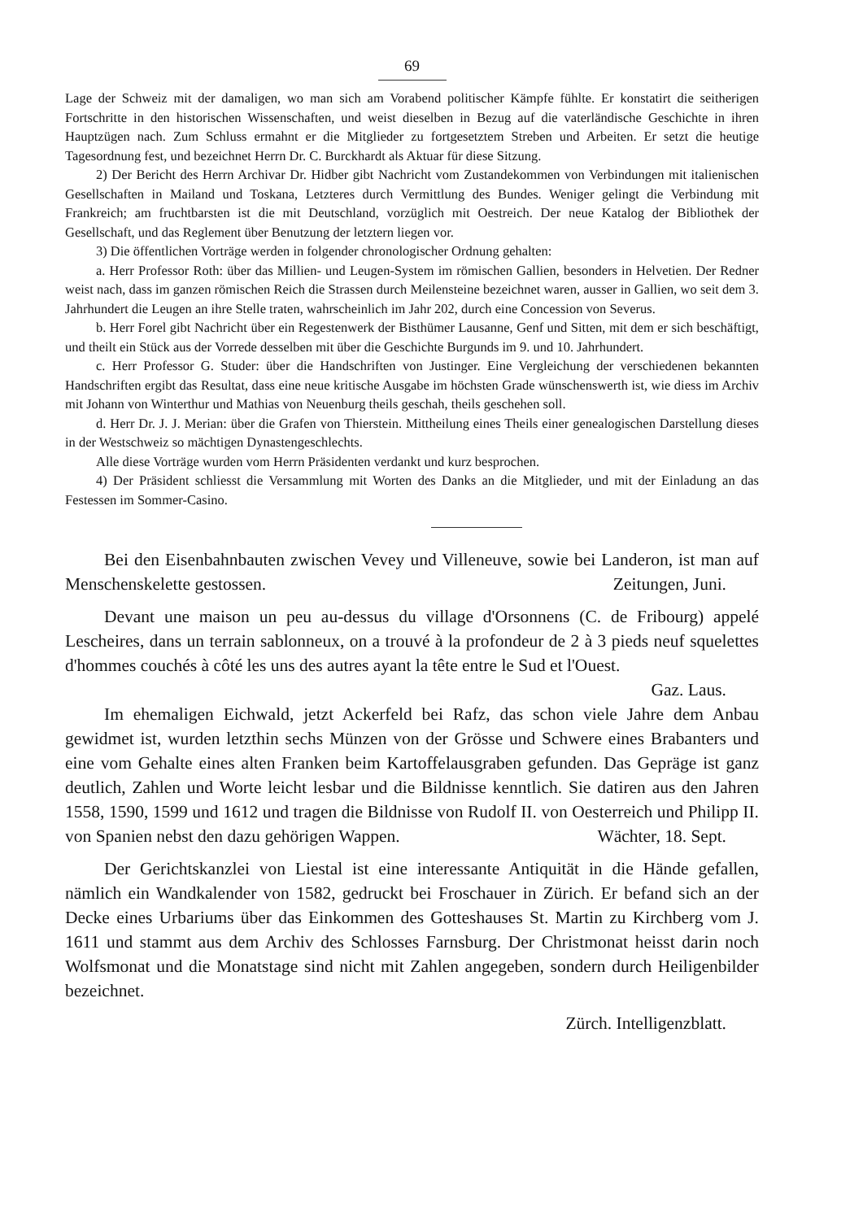69
Lage der Schweiz mit der damaligen, wo man sich am Vorabend politischer Kämpfe fühlte. Er konstatirt die seitherigen Fortschritte in den historischen Wissenschaften, und weist dieselben in Bezug auf die vaterländische Geschichte in ihren Hauptzügen nach. Zum Schluss ermahnt er die Mitglieder zu fortgesetztem Streben und Arbeiten. Er setzt die heutige Tagesordnung fest, und bezeichnet Herrn Dr. C. Burckhardt als Aktuar für diese Sitzung.
2) Der Bericht des Herrn Archivar Dr. Hidber gibt Nachricht vom Zustandekommen von Verbindungen mit italienischen Gesellschaften in Mailand und Toskana, Letzteres durch Vermittlung des Bundes. Weniger gelingt die Verbindung mit Frankreich; am fruchtbarsten ist die mit Deutschland, vorzüglich mit Oestreich. Der neue Katalog der Bibliothek der Gesellschaft, und das Reglement über Benutzung der letztern liegen vor.
3) Die öffentlichen Vorträge werden in folgender chronologischer Ordnung gehalten:
a. Herr Professor Roth: über das Millien- und Leugen-System im römischen Gallien, besonders in Helvetien. Der Redner weist nach, dass im ganzen römischen Reich die Strassen durch Meilensteine bezeichnet waren, ausser in Gallien, wo seit dem 3. Jahrhundert die Leugen an ihre Stelle traten, wahrscheinlich im Jahr 202, durch eine Concession von Severus.
b. Herr Forel gibt Nachricht über ein Regestenwerk der Bisthümer Lausanne, Genf und Sitten, mit dem er sich beschäftigt, und theilt ein Stück aus der Vorrede desselben mit über die Geschichte Burgunds im 9. und 10. Jahrhundert.
c. Herr Professor G. Studer: über die Handschriften von Justinger. Eine Vergleichung der verschiedenen bekannten Handschriften ergibt das Resultat, dass eine neue kritische Ausgabe im höchsten Grade wünschenswerth ist, wie diess im Archiv mit Johann von Winterthur und Mathias von Neuenburg theils geschah, theils geschehen soll.
d. Herr Dr. J. J. Merian: über die Grafen von Thierstein. Mittheilung eines Theils einer genealogischen Darstellung dieses in der Westschweiz so mächtigen Dynastengeschlechts.
Alle diese Vorträge wurden vom Herrn Präsidenten verdankt und kurz besprochen.
4) Der Präsident schliesst die Versammlung mit Worten des Danks an die Mitglieder, und mit der Einladung an das Festessen im Sommer-Casino.
Bei den Eisenbahnbauten zwischen Vevey und Villeneuve, sowie bei Landeron, ist man auf Menschenskelette gestossen. Zeitungen, Juni.
Devant une maison un peu au-dessus du village d'Orsonnens (C. de Fribourg) appelé Lescheires, dans un terrain sablonneux, on a trouvé à la profondeur de 2 à 3 pieds neuf squelettes d'hommes couchés à côté les uns des autres ayant la tête entre le Sud et l'Ouest. Gaz. Laus.
Im ehemaligen Eichwald, jetzt Ackerfeld bei Rafz, das schon viele Jahre dem Anbau gewidmet ist, wurden letzthin sechs Münzen von der Grösse und Schwere eines Brabanters und eine vom Gehalte eines alten Franken beim Kartoffelausgraben gefunden. Das Gepräge ist ganz deutlich, Zahlen und Worte leicht lesbar und die Bildnisse kenntlich. Sie datiren aus den Jahren 1558, 1590, 1599 und 1612 und tragen die Bildnisse von Rudolf II. von Oesterreich und Philipp II. von Spanien nebst den dazu gehörigen Wappen. Wächter, 18. Sept.
Der Gerichtskanzlei von Liestal ist eine interessante Antiquität in die Hände gefallen, nämlich ein Wandkalender von 1582, gedruckt bei Froschauer in Zürich. Er befand sich an der Decke eines Urbariums über das Einkommen des Gotteshauses St. Martin zu Kirchberg vom J. 1611 und stammt aus dem Archiv des Schlosses Farnsburg. Der Christmonat heisst darin noch Wolfsmonat und die Monatstage sind nicht mit Zahlen angegeben, sondern durch Heiligenbilder bezeichnet.
Zürch. Intelligenzblatt.